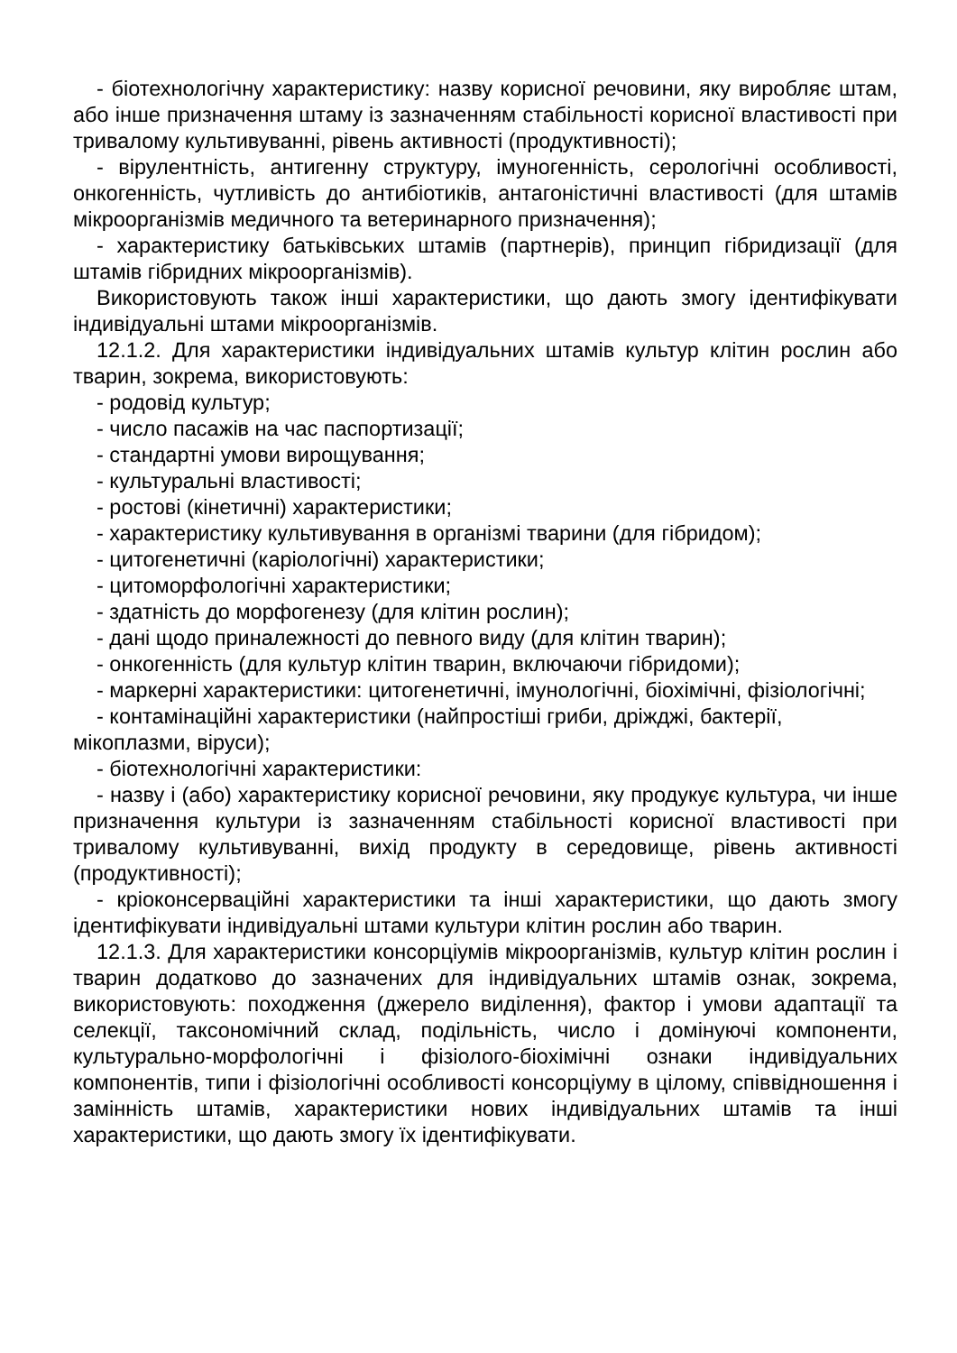- біотехнологічну характеристику: назву корисної речовини, яку виробляє штам, або інше призначення штаму із зазначенням стабільності корисної властивості при тривалому культивуванні, рівень активності (продуктивності);
- вірулентність, антигенну структуру, імуногенність, серологічні особливості, онкогенність, чутливість до антибіотиків, антагоністичні властивості (для штамів мікроорганізмів медичного та ветеринарного призначення);
- характеристику батьківських штамів (партнерів), принцип гібридизації (для штамів гібридних мікроорганізмів).
Використовують також інші характеристики, що дають змогу ідентифікувати індивідуальні штами мікроорганізмів.
12.1.2. Для характеристики індивідуальних штамів культур клітин рослин або тварин, зокрема, використовують:
- родовід культур;
- число пасажів на час паспортизації;
- стандартні умови вирощування;
- культуральні властивості;
- ростові (кінетичні) характеристики;
- характеристику культивування в організмі тварини (для гібридом);
- цитогенетичні (каріологічні) характеристики;
- цитоморфологічні характеристики;
- здатність до морфогенезу (для клітин рослин);
- дані щодо приналежності до певного виду (для клітин тварин);
- онкогенність (для культур клітин тварин, включаючи гібридоми);
- маркерні характеристики: цитогенетичні, імунологічні, біохімічні, фізіологічні;
- контамінаційні характеристики (найпростіші гриби, дріжджі, бактерії, мікоплазми, віруси);
- біотехнологічні характеристики:
- назву і (або) характеристику корисної речовини, яку продукує культура, чи інше призначення культури із зазначенням стабільності корисної властивості при тривалому культивуванні, вихід продукту в середовище, рівень активності (продуктивності);
- кріоконсерваційні характеристики та інші характеристики, що дають змогу ідентифікувати індивідуальні штами культури клітин рослин або тварин.
12.1.3. Для характеристики консорціумів мікроорганізмів, культур клітин рослин і тварин додатково до зазначених для індивідуальних штамів ознак, зокрема, використовують: походження (джерело виділення), фактор і умови адаптації та селекції, таксономічний склад, подільність, число і домінуючі компоненти, культурально-морфологічні і фізіолого-біохімічні ознаки індивідуальних компонентів, типи і фізіологічні особливості консорціуму в цілому, співвідношення і замінність штамів, характеристики нових індивідуальних штамів та інші характеристики, що дають змогу їх ідентифікувати.